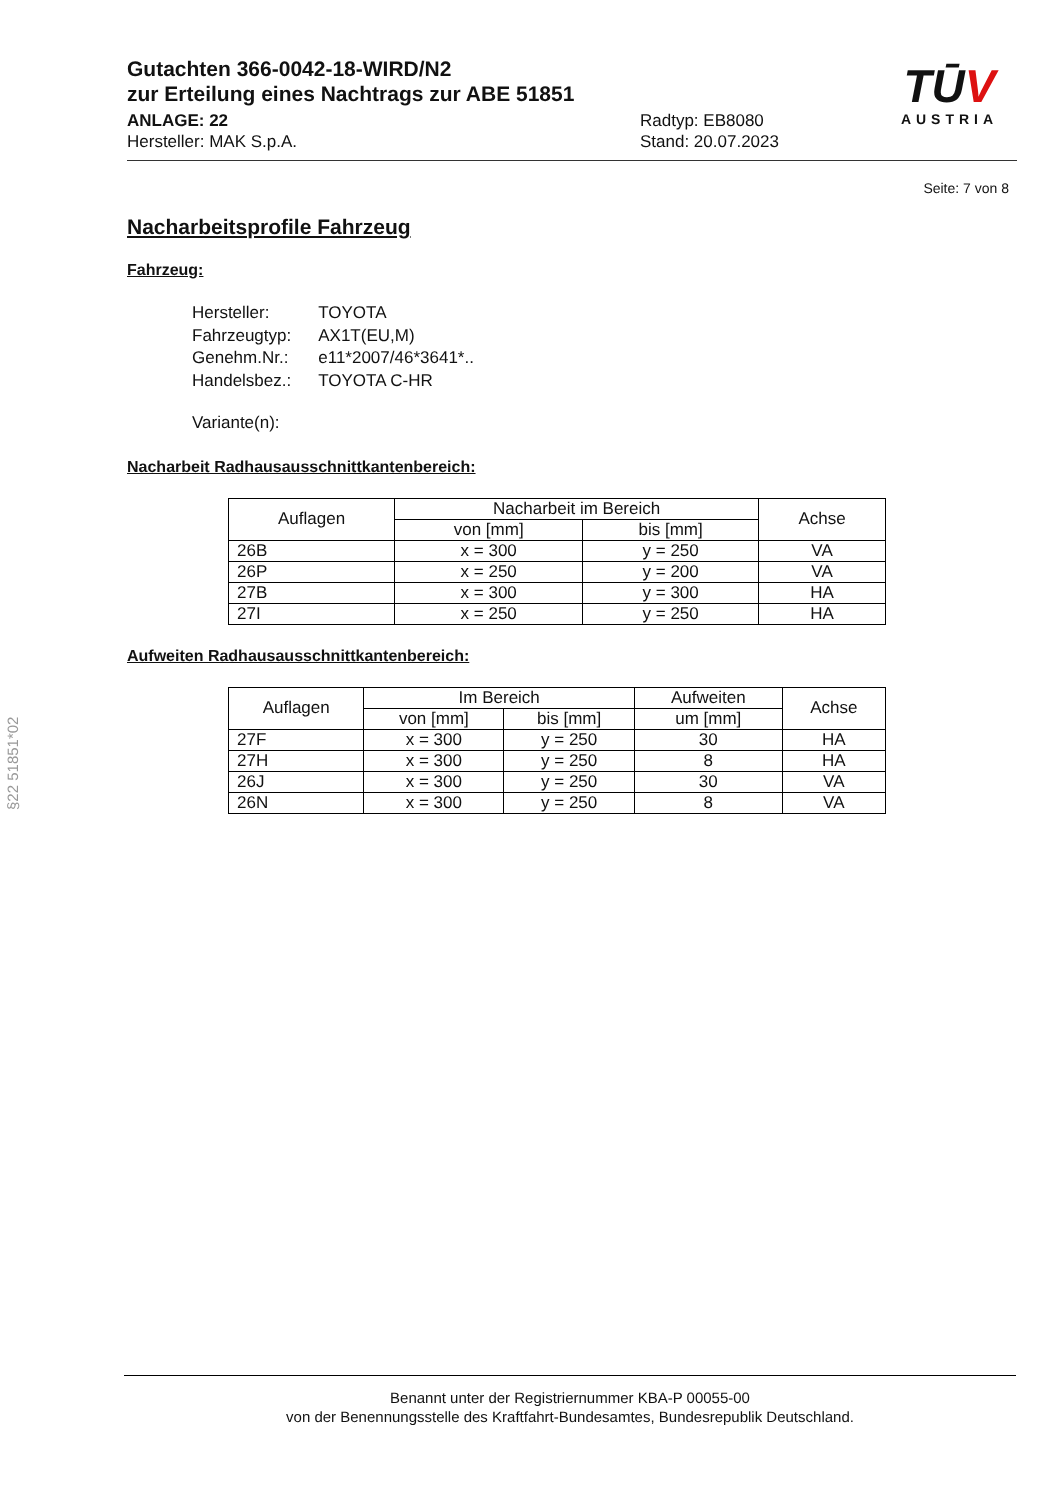§22 51851*02
Gutachten 366-0042-18-WIRD/N2
zur Erteilung eines Nachtrags zur ABE 51851
ANLAGE: 22 Radtyp: EB8080
Hersteller: MAK S.p.A. Stand: 20.07.2023
TŪV
AUSTRIA
Seite: 7 von 8
Nacharbeitsprofile Fahrzeug
Fahrzeug:
| Hersteller: | TOYOTA |
| Fahrzeugtyp: | AX1T(EU,M) |
| Genehm.Nr.: | e11*2007/46*3641*.. |
| Handelsbez.: | TOYOTA C-HR |
| Variante(n): | |
Nacharbeit Radhausausschnittkantenbereich:
| Auflagen | Nacharbeit im Bereich | | Achse |
| --- | --- | --- | --- |
| | von [mm] | bis [mm] | |
| 26B | x = 300 | y = 250 | VA |
| 26P | x = 250 | y = 200 | VA |
| 27B | x = 300 | y = 300 | HA |
| 27I | x = 250 | y = 250 | HA |
Aufweiten Radhausausschnittkantenbereich:
| Auflagen | Im Bereich | | Aufweiten | Achse |
| --- | --- | --- | --- | --- |
| | von [mm] | bis [mm] | um [mm] | |
| 27F | x = 300 | y = 250 | 30 | HA |
| 27H | x = 300 | y = 250 | 8 | HA |
| 26J | x = 300 | y = 250 | 30 | VA |
| 26N | x = 300 | y = 250 | 8 | VA |
Benannt unter der Registriernummer KBA-P 00055-00
von der Benennungsstelle des Kraftfahrt-Bundesamtes, Bundesrepublik Deutschland.